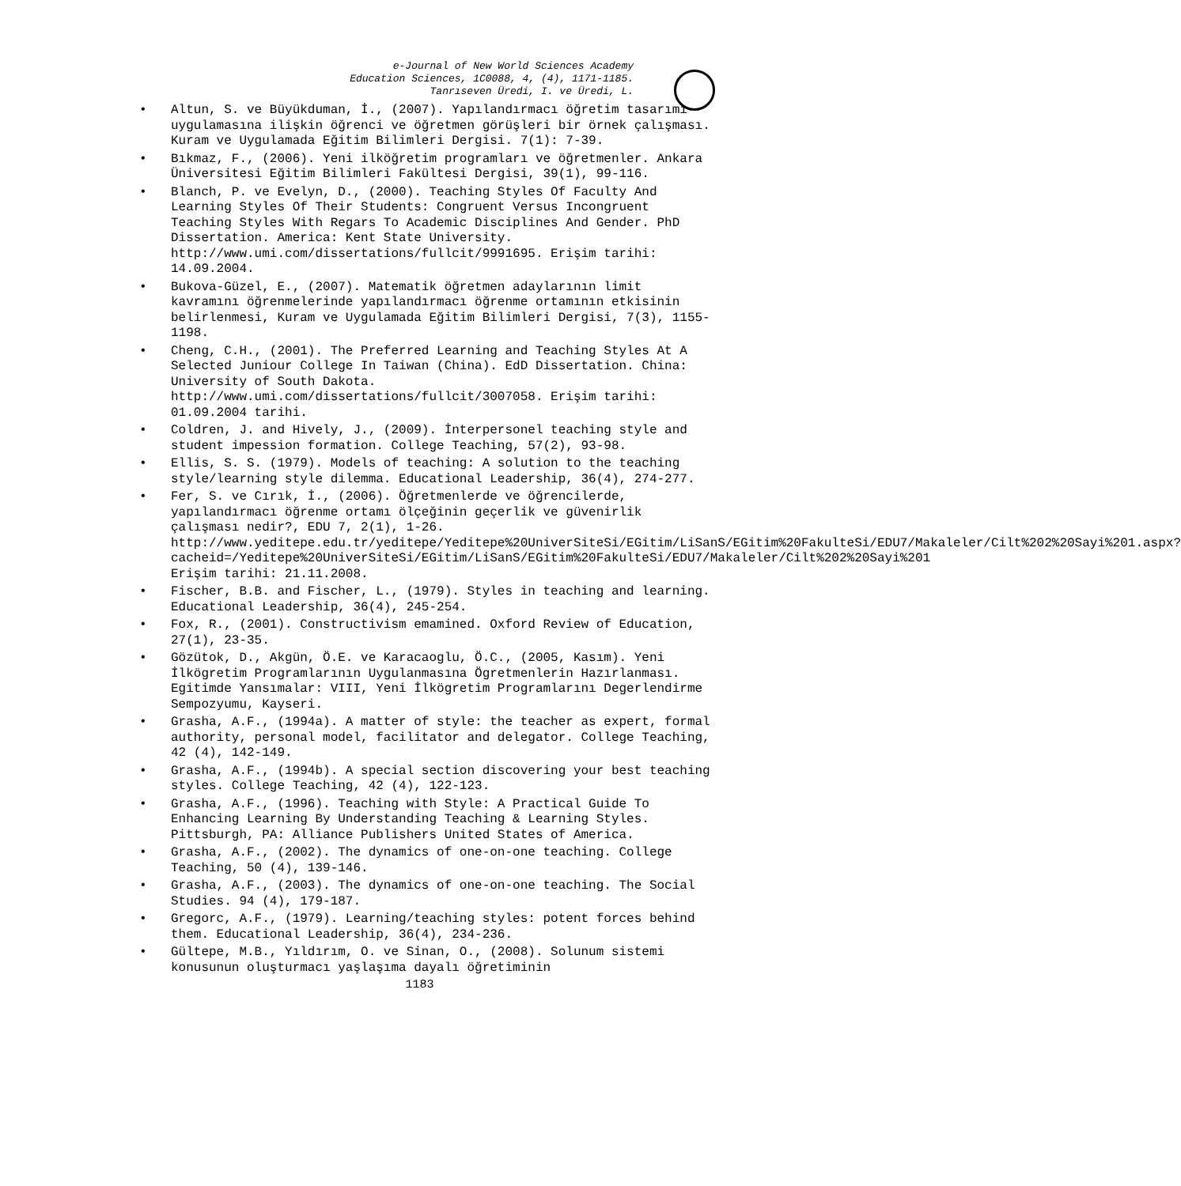e-Journal of New World Sciences Academy
Education Sciences, 1C0088, 4, (4), 1171-1185.
Tanrıseven Üredi, I. ve Üredi, L.
• Altun, S. ve Büyükduman, İ., (2007). Yapılandırmacı öğretim tasarımı uygulamasına ilişkin öğrenci ve öğretmen görüşleri bir örnek çalışması. Kuram ve Uygulamada Eğitim Bilimleri Dergisi. 7(1): 7-39.
• Bıkmaz, F., (2006). Yeni ilköğretim programları ve öğretmenler. Ankara Üniversitesi Eğitim Bilimleri Fakültesi Dergisi, 39(1), 99-116.
• Blanch, P. ve Evelyn, D., (2000). Teaching Styles Of Faculty And Learning Styles Of Their Students: Congruent Versus Incongruent Teaching Styles With Regars To Academic Disciplines And Gender. PhD Dissertation. America: Kent State University. http://www.umi.com/dissertations/fullcit/9991695. Erişim tarihi: 14.09.2004.
• Bukova-Güzel, E., (2007). Matematik öğretmen adaylarının limit kavramını öğrenmelerinde yapılandırmacı öğrenme ortamının etkisinin belirlenmesi, Kuram ve Uygulamada Eğitim Bilimleri Dergisi, 7(3), 1155-1198.
• Cheng, C.H., (2001). The Preferred Learning and Teaching Styles At A Selected Juniour College In Taiwan (China). EdD Dissertation. China: University of South Dakota. http://www.umi.com/dissertations/fullcit/3007058. Erişim tarihi: 01.09.2004 tarihi.
• Coldren, J. and Hively, J., (2009). İnterpersonel teaching style and student impession formation. College Teaching, 57(2), 93-98.
• Ellis, S. S. (1979). Models of teaching: A solution to the teaching style/learning style dilemma. Educational Leadership, 36(4), 274-277.
• Fer, S. ve Cırık, İ., (2006). Öğretmenlerde ve öğrencilerde, yapılandırmacı öğrenme ortamı ölçeğinin geçerlik ve güvenirlik çalışması nedir?, EDU 7, 2(1), 1-26. http://www.yeditepe.edu.tr/yeditepe/Yeditepe%20UniverSiteSi/EGitim/LiSanS/EGitim%20FakulteSi/EDU7/Makaleler/Cilt%202%20Sayi%201.aspx?cacheid=/Yeditepe%20UniverSiteSi/EGitim/LiSanS/EGitim%20FakulteSi/EDU7/Makaleler/Cilt%202%20Sayi%201 Erişim tarihi: 21.11.2008.
• Fischer, B.B. and Fischer, L., (1979). Styles in teaching and learning. Educational Leadership, 36(4), 245-254.
• Fox, R., (2001). Constructivism emamined. Oxford Review of Education, 27(1), 23-35.
• Gözütok, D., Akgün, Ö.E. ve Karacaoglu, Ö.C., (2005, Kasım). Yeni İlkögretim Programlarının Uygulanmasına Ögretmenlerin Hazırlanması. Egitimde Yansımalar: VIII, Yeni İlkögretim Programlarını Degerlendirme Sempozyumu, Kayseri.
• Grasha, A.F., (1994a). A matter of style: the teacher as expert, formal authority, personal model, facilitator and delegator. College Teaching, 42 (4), 142-149.
• Grasha, A.F., (1994b). A special section discovering your best teaching styles. College Teaching, 42 (4), 122-123.
• Grasha, A.F., (1996). Teaching with Style: A Practical Guide To Enhancing Learning By Understanding Teaching & Learning Styles. Pittsburgh, PA: Alliance Publishers United States of America.
• Grasha, A.F., (2002). The dynamics of one-on-one teaching. College Teaching, 50 (4), 139-146.
• Grasha, A.F., (2003). The dynamics of one-on-one teaching. The Social Studies. 94 (4), 179-187.
• Gregorc, A.F., (1979). Learning/teaching styles: potent forces behind them. Educational Leadership, 36(4), 234-236.
• Gültepe, M.B., Yıldırım, O. ve Sinan, O., (2008). Solunum sistemi konusunun oluşturmacı yaşlaşıma dayalı öğretiminin
1183